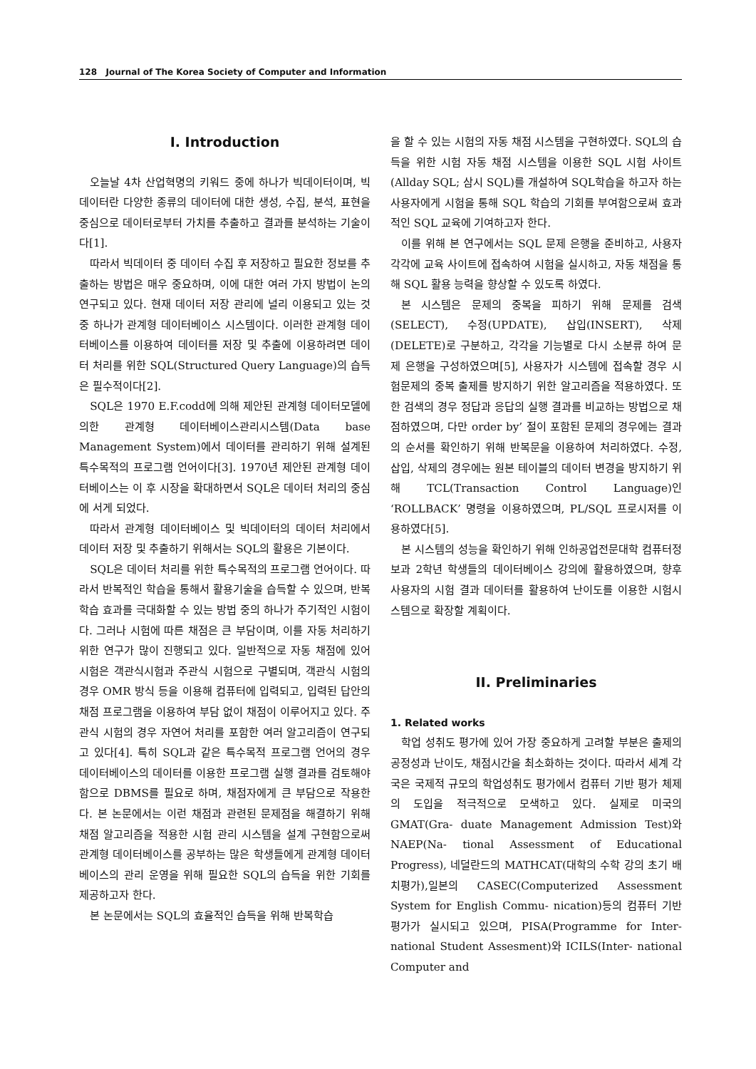128 Journal of The Korea Society of Computer and Information
I. Introduction
오늘날 4차 산업혁명의 키워드 중에 하나가 빅데이터이며, 빅데이터란 다양한 종류의 데이터에 대한 생성, 수집, 분석, 표현을 중심으로 데이터로부터 가치를 추출하고 결과를 분석하는 기술이다[1].
따라서 빅데이터 중 데이터 수집 후 저장하고 필요한 정보를 추출하는 방법은 매우 중요하며, 이에 대한 여러 가지 방법이 논의 연구되고 있다. 현재 데이터 저장 관리에 널리 이용되고 있는 것 중 하나가 관계형 데이터베이스 시스템이다. 이러한 관계형 데이터베이스를 이용하여 데이터를 저장 및 추출에 이용하려면 데이터 처리를 위한 SQL(Structured Query Language)의 습득은 필수적이다[2].
SQL은 1970 E.F.codd에 의해 제안된 관계형 데이터모델에 의한 관계형 데이터베이스관리시스템(Data base Management System)에서 데이터를 관리하기 위해 설계된 특수목적의 프로그램 언어이다[3]. 1970년 제안된 관계형 데이터베이스는 이 후 시장을 확대하면서 SQL은 데이터 처리의 중심에 서게 되었다.
따라서 관계형 데이터베이스 및 빅데이터의 데이터 처리에서 데이터 저장 및 추출하기 위해서는 SQL의 활용은 기본이다.
SQL은 데이터 처리를 위한 특수목적의 프로그램 언어이다. 따라서 반복적인 학습을 통해서 활용기술을 습득할 수 있으며, 반복학습 효과를 극대화할 수 있는 방법 중의 하나가 주기적인 시험이다. 그러나 시험에 따른 채점은 큰 부담이며, 이를 자동 처리하기 위한 연구가 많이 진행되고 있다. 일반적으로 자동 채점에 있어 시험은 객관식시험과 주관식 시험으로 구별되며, 객관식 시험의 경우 OMR 방식 등을 이용해 컴퓨터에 입력되고, 입력된 답안의 채점 프로그램을 이용하여 부담 없이 채점이 이루어지고 있다. 주관식 시험의 경우 자연어 처리를 포함한 여러 알고리즘이 연구되고 있다[4]. 특히 SQL과 같은 특수목적 프로그램 언어의 경우 데이터베이스의 데이터를 이용한 프로그램 실행 결과를 검토해야 함으로 DBMS를 필요로 하며, 채점자에게 큰 부담으로 작용한다. 본 논문에서는 이런 채점과 관련된 문제점을 해결하기 위해 채점 알고리즘을 적용한 시험 관리 시스템을 설계 구현함으로써 관계형 데이터베이스를 공부하는 많은 학생들에게 관계형 데이터베이스의 관리 운영을 위해 필요한 SQL의 습득을 위한 기회를 제공하고자 한다.
본 논문에서는 SQL의 효율적인 습득을 위해 반복학습
을 할 수 있는 시험의 자동 채점 시스템을 구현하였다. SQL의 습득을 위한 시험 자동 채점 시스템을 이용한 SQL 시험 사이트(Allday SQL; 삼시 SQL)를 개설하여 SQL학습을 하고자 하는 사용자에게 시험을 통해 SQL 학습의 기회를 부여함으로써 효과적인 SQL 교육에 기여하고자 한다.
이를 위해 본 연구에서는 SQL 문제 은행을 준비하고, 사용자 각각에 교육 사이트에 접속하여 시험을 실시하고, 자동 채점을 통해 SQL 활용 능력을 향상할 수 있도록 하였다.
본 시스템은 문제의 중복을 피하기 위해 문제를 검색(SELECT), 수정(UPDATE), 삽입(INSERT), 삭제(DELETE)로 구분하고, 각각을 기능별로 다시 소분류 하여 문제 은행을 구성하였으며[5], 사용자가 시스템에 접속할 경우 시험문제의 중복 출제를 방지하기 위한 알고리즘을 적용하였다. 또한 검색의 경우 정답과 응답의 실행 결과를 비교하는 방법으로 채점하였으며, 다만 order by’ 절이 포함된 문제의 경우에는 결과의 순서를 확인하기 위해 반복문을 이용하여 처리하였다. 수정, 삽입, 삭제의 경우에는 원본 테이블의 데이터 변경을 방지하기 위해 TCL(Transaction Control Language)인 ‘ROLLBACK’ 명령을 이용하였으며, PL/SQL 프로시저를 이용하였다[5].
본 시스템의 성능을 확인하기 위해 인하공업전문대학 컴퓨터정보과 2학년 학생들의 데이터베이스 강의에 활용하였으며, 향후 사용자의 시험 결과 데이터를 활용하여 난이도를 이용한 시험시스템으로 확장할 계획이다.
II. Preliminaries
1. Related works
학업 성취도 평가에 있어 가장 중요하게 고려할 부분은 출제의 공정성과 난이도, 채점시간을 최소화하는 것이다. 따라서 세계 각국은 국제적 규모의 학업성취도 평가에서 컴퓨터 기반 평가 체제의 도입을 적극적으로 모색하고 있다. 실제로 미국의 GMAT(Gra- duate Management Admission Test)와 NAEP(Na- tional Assessment of Educational Progress), 네덜란드의 MATHCAT(대학의 수학 강의 초기 배치평가),일본의 CASEC(Computerized Assessment System for English Commu- nication)등의 컴퓨터 기반 평가가 실시되고 있으며, PISA(Programme for Inter- national Student Assesment)와 ICILS(Inter- national Computer and